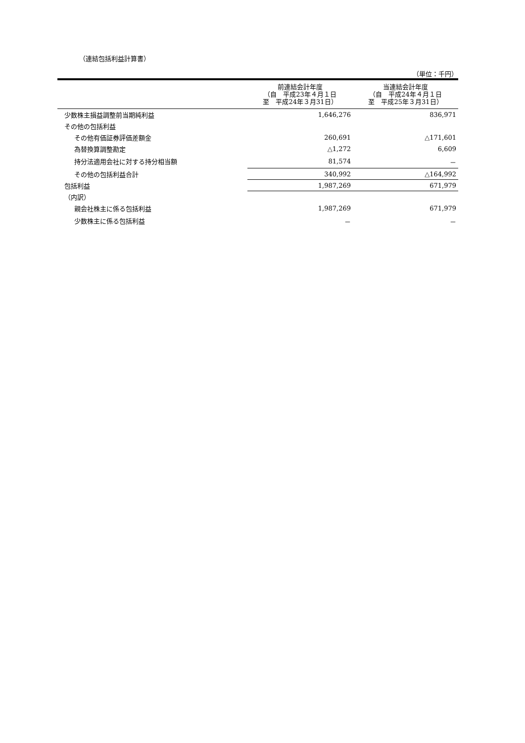（連結包括利益計算書）
（単位：千円）
| | 前連結会計年度 （自 平成23年４月１日 至 平成24年３月31日） | 当連結会計年度 （自 平成24年４月１日 至 平成25年３月31日） |
| --- | --- | --- |
| 少数株主損益調整前当期純利益 | 1,646,276 | 836,971 |
| その他の包括利益 | | |
| その他有価証券評価差額金 | 260,691 | △171,601 |
| 為替換算調整勘定 | △1,272 | 6,609 |
| 持分法適用会社に対する持分相当額 | 81,574 | － |
| その他の包括利益合計 | 340,992 | △164,992 |
| 包括利益 | 1,987,269 | 671,979 |
| （内訳） | | |
| 親会社株主に係る包括利益 | 1,987,269 | 671,979 |
| 少数株主に係る包括利益 | － | － |